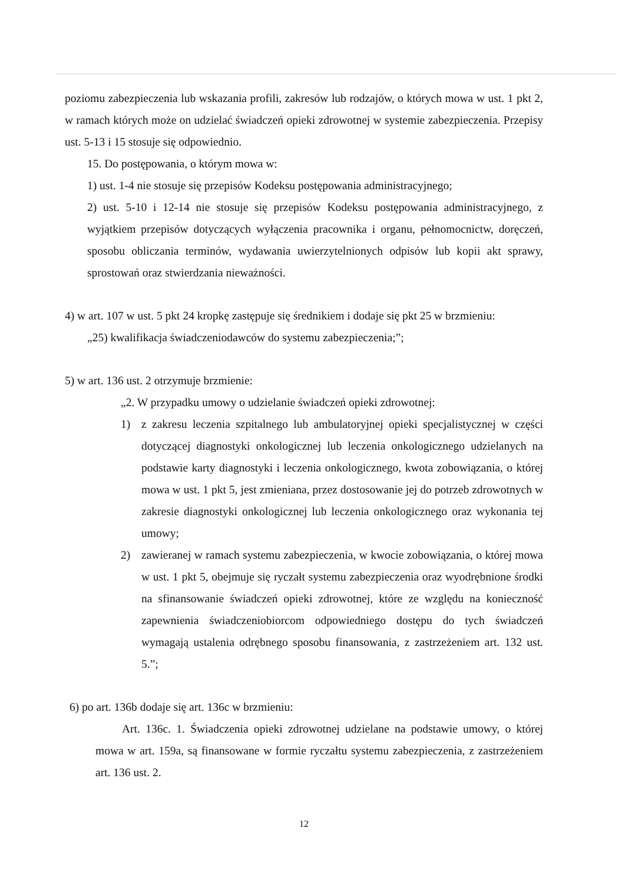poziomu zabezpieczenia lub wskazania profili, zakresów lub rodzajów, o których mowa w ust. 1 pkt 2, w ramach których może on udzielać świadczeń opieki zdrowotnej w systemie zabezpieczenia. Przepisy ust. 5-13 i 15 stosuje się odpowiednio.
15. Do postępowania, o którym mowa w:
1) ust. 1-4 nie stosuje się przepisów Kodeksu postępowania administracyjnego;
2) ust. 5-10 i 12-14 nie stosuje się przepisów Kodeksu postępowania administracyjnego, z wyjątkiem przepisów dotyczących wyłączenia pracownika i organu, pełnomocnictw, doręczeń, sposobu obliczania terminów, wydawania uwierzytelnionych odpisów lub kopii akt sprawy, sprostowań oraz stwierdzania nieważności.
4) w art. 107 w ust. 5 pkt 24 kropkę zastępuje się średnikiem i dodaje się pkt 25 w brzmieniu:
„25) kwalifikacja świadczeniodawców do systemu zabezpieczenia;”;
5) w art. 136 ust. 2 otrzymuje brzmienie:
„2. W przypadku umowy o udzielanie świadczeń opieki zdrowotnej:
1) z zakresu leczenia szpitalnego lub ambulatoryjnej opieki specjalistycznej w części dotyczącej diagnostyki onkologicznej lub leczenia onkologicznego udzielanych na podstawie karty diagnostyki i leczenia onkologicznego, kwota zobowiązania, o której mowa w ust. 1 pkt 5, jest zmieniana, przez dostosowanie jej do potrzeb zdrowotnych w zakresie diagnostyki onkologicznej lub leczenia onkologicznego oraz wykonania tej umowy;
2) zawieranej w ramach systemu zabezpieczenia, w kwocie zobowiązania, o której mowa w ust. 1 pkt 5, obejmuje się ryczałt systemu zabezpieczenia oraz wyodrębnione środki na sfinansowanie świadczeń opieki zdrowotnej, które ze względu na konieczność zapewnienia świadczeniobiorcom odpowiedniego dostępu do tych świadczeń wymagają ustalenia odrębnego sposobu finansowania, z zastrzeżeniem art. 132 ust. 5.”;
6) po art. 136b dodaje się art. 136c w brzmieniu:
Art. 136c. 1. Świadczenia opieki zdrowotnej udzielane na podstawie umowy, o której mowa w art. 159a, są finansowane w formie ryczałtu systemu zabezpieczenia, z zastrzeżeniem art. 136 ust. 2.
12